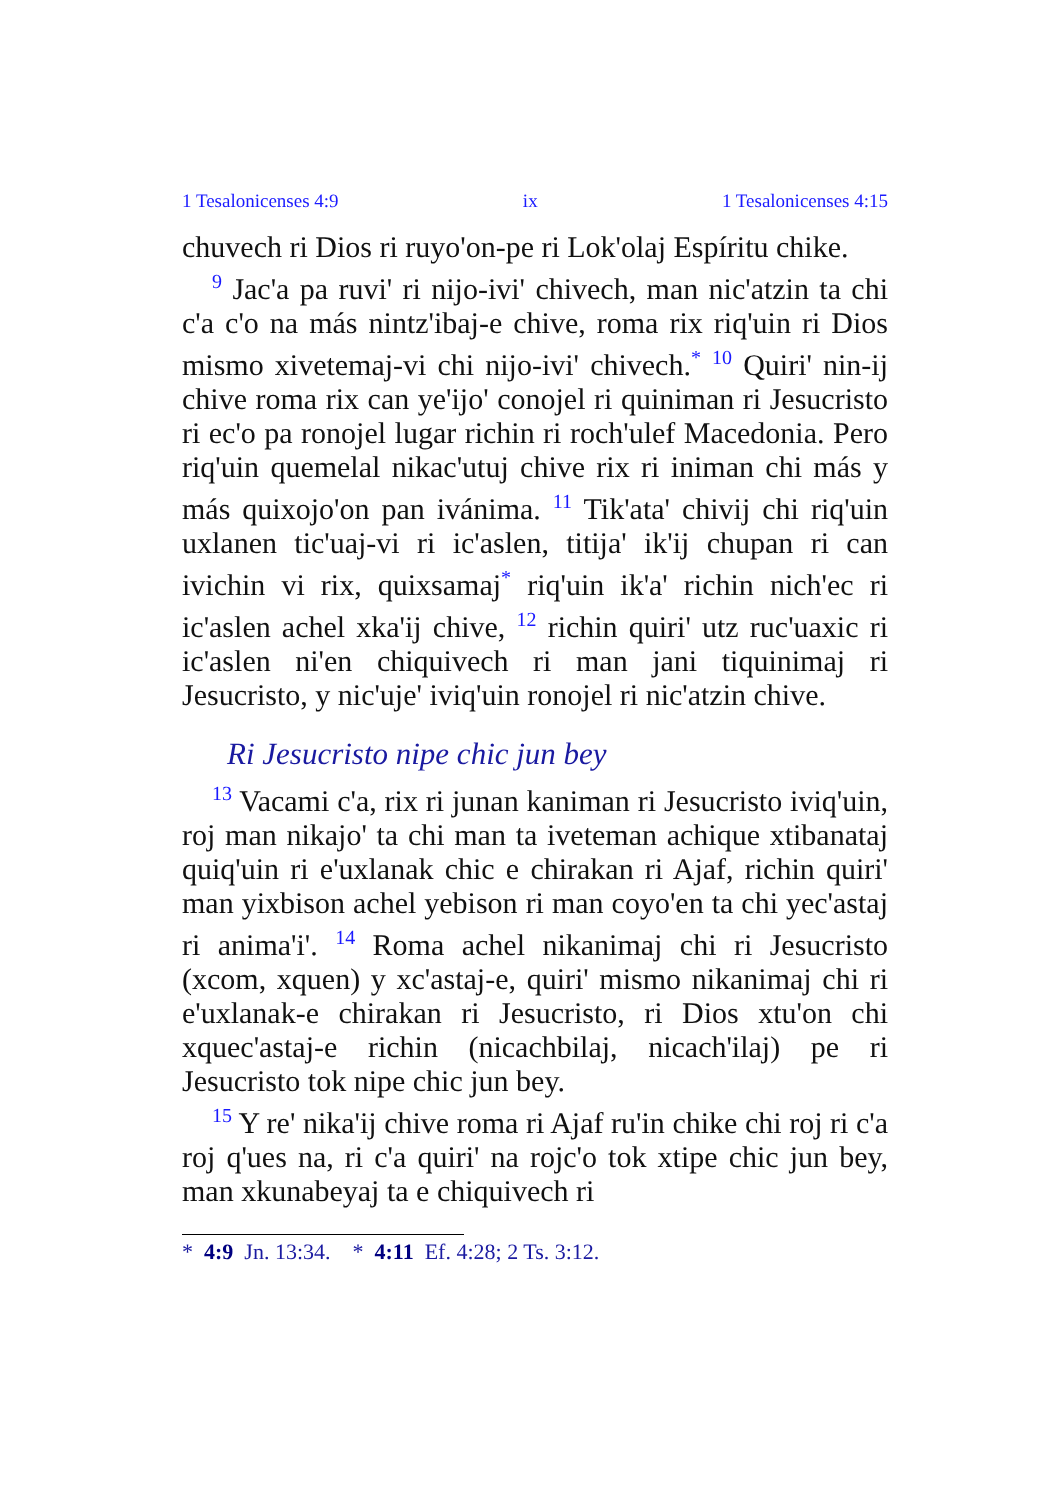1 Tesalonicenses 4:9 ix 1 Tesalonicenses 4:15
chuvech ri Dios ri ruyo'on-pe ri Lok'olaj Espíritu chike.
<sup>9</sup> Jac'a pa ruvi' ri nijo-ivi' chivech, man nic'atzin ta chi c'a c'o na más nintz'ibaj-e chive, roma rix riq'uin ri Dios mismo xivetemaj-vi chi nijo-ivi' chivech.<sup>*</sup> <sup>10</sup> Quiri' nin-ij chive roma rix can ye'ijo' conojel ri quiniman ri Jesucristo ri ec'o pa ronojel lugar richin ri roch'ulef Macedonia. Pero riq'uin quemelal nikac'utuj chive rix ri iniman chi más y más quixojo'on pan ivánima. <sup>11</sup> Tik'ata' chivij chi riq'uin uxlanen tic'uaj-vi ri ic'aslen, titija' ik'ij chupan ri can ivichin vi rix, quixsamaj<sup>*</sup> riq'uin ik'a' richin nich'ec ri ic'aslen achel xka'ij chive, <sup>12</sup> richin quiri' utz ruc'uaxic ri ic'aslen ni'en chiquivech ri man jani tiquinimaj ri Jesucristo, y nic'uje' iviq'uin ronojel ri nic'atzin chive.
Ri Jesucristo nipe chic jun bey
<sup>13</sup> Vacami c'a, rix ri junan kaniman ri Jesucristo iviq'uin, roj man nikajo' ta chi man ta iveteman achique xtibanataj quiq'uin ri e'uxlanak chic e chirakan ri Ajaf, richin quiri' man yixbison achel yebison ri man coyo'en ta chi yec'astaj ri anima'i'. <sup>14</sup> Roma achel nikanimaj chi ri Jesucristo (xcom, xquen) y xc'astaj-e, quiri' mismo nikanimaj chi ri e'uxlanak-e chirakan ri Jesucristo, ri Dios xtu'on chi xquec'astaj-e richin (nicachbilaj, nicach'ilaj) pe ri Jesucristo tok nipe chic jun bey.
<sup>15</sup> Y re' nika'ij chive roma ri Ajaf ru'in chike chi roj ri c'a roj q'ues na, ri c'a quiri' na rojc'o tok xtipe chic jun bey, man xkunabeyaj ta e chiquivech ri
* 4:9 Jn. 13:34. * 4:11 Ef. 4:28; 2 Ts. 3:12.